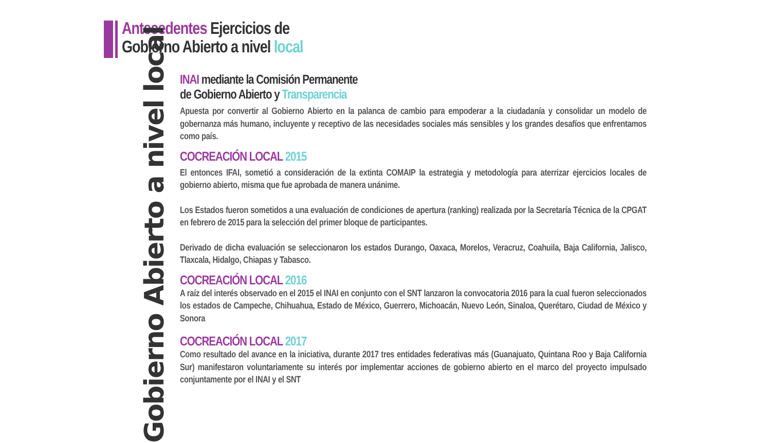Antecedentes Ejercicios de
Gobierno Abierto a nivel local
Gobierno Abierto a nivel local
INAI mediante la Comisión Permanente
de Gobierno Abierto y Transparencia
Apuesta por convertir al Gobierno Abierto en la palanca de cambio para empoderar a la ciudadanía y consolidar un modelo de gobernanza más humano, incluyente y receptivo de las necesidades sociales más sensibles y los grandes desafíos que enfrentamos como país.
COCREACIÓN LOCAL 2015
El entonces IFAI, sometió a consideración de la extinta COMAIP la estrategia y metodología para aterrizar ejercicios locales de gobierno abierto, misma que fue aprobada de manera unánime.
Los Estados fueron sometidos a una evaluación de condiciones de apertura (ranking) realizada por la Secretaría Técnica de la CPGAT en febrero de 2015 para la selección del primer bloque de participantes.
Derivado de dicha evaluación se seleccionaron los estados Durango, Oaxaca, Morelos, Veracruz, Coahuila, Baja California, Jalisco, Tlaxcala, Hidalgo, Chiapas y Tabasco.
COCREACIÓN LOCAL 2016
A raíz del interés observado en el 2015 el INAI en conjunto con el SNT lanzaron la convocatoria 2016 para la cual fueron seleccionados los estados de Campeche, Chihuahua, Estado de México, Guerrero, Michoacán, Nuevo León, Sinaloa, Querétaro, Ciudad de México y Sonora
COCREACIÓN LOCAL 2017
Como resultado del avance en la iniciativa, durante 2017 tres entidades federativas más (Guanajuato, Quintana Roo y Baja California Sur) manifestaron voluntariamente su interés por implementar acciones de gobierno abierto en el marco del proyecto impulsado conjuntamente por el INAI y el SNT